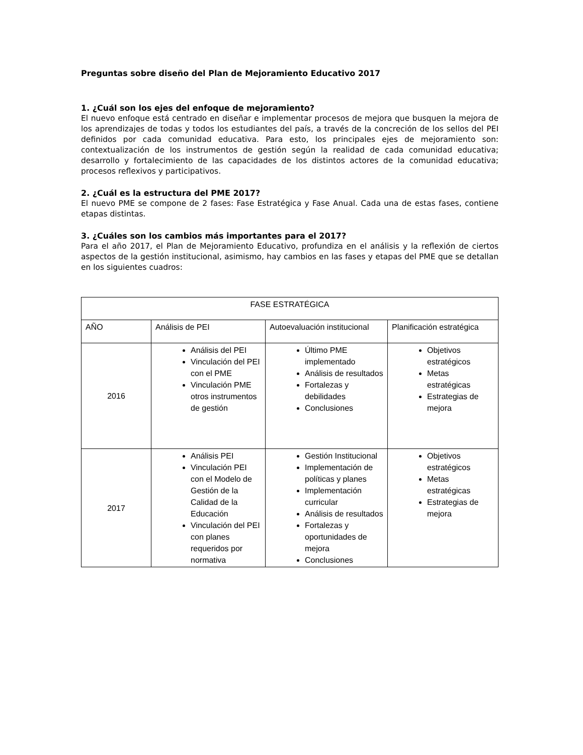Preguntas sobre diseño del Plan de Mejoramiento Educativo 2017
1. ¿Cuál son los ejes del enfoque de mejoramiento?
El nuevo enfoque está centrado en diseñar e implementar procesos de mejora que busquen la mejora de los aprendizajes de todas y todos los estudiantes del país, a través de la concreción de los sellos del PEI definidos por cada comunidad educativa. Para esto, los principales ejes de mejoramiento son: contextualización de los instrumentos de gestión según la realidad de cada comunidad educativa; desarrollo y fortalecimiento de las capacidades de los distintos actores de la comunidad educativa; procesos reflexivos y participativos.
2. ¿Cuál es la estructura del PME 2017?
El nuevo PME se compone de 2 fases: Fase Estratégica y Fase Anual. Cada una de estas fases, contiene etapas distintas.
3. ¿Cuáles son los cambios más importantes para el 2017?
Para el año 2017, el Plan de Mejoramiento Educativo, profundiza en el análisis y la reflexión de ciertos aspectos de la gestión institucional, asimismo, hay cambios en las fases y etapas del PME que se detallan en los siguientes cuadros:
| FASE ESTRATÉGICA | | | |
| AÑO | Análisis de PEI | Autoevaluación institucional | Planificación estratégica |
| 2016 | Análisis del PEI Vinculación del PEI con el PME Vinculación PME otros instrumentos de gestión | Último PME implementado Análisis de resultados Fortalezas y debilidades Conclusiones | Objetivos estratégicos Metas estratégicas Estrategias de mejora |
| 2017 | Análisis PEI Vinculación PEI con el Modelo de Gestión de la Calidad de la Educación Vinculación del PEI con planes requeridos por normativa | Gestión Institucional Implementación de políticas y planes Implementación curricular Análisis de resultados Fortalezas y oportunidades de mejora Conclusiones | Objetivos estratégicos Metas estratégicas Estrategias de mejora |